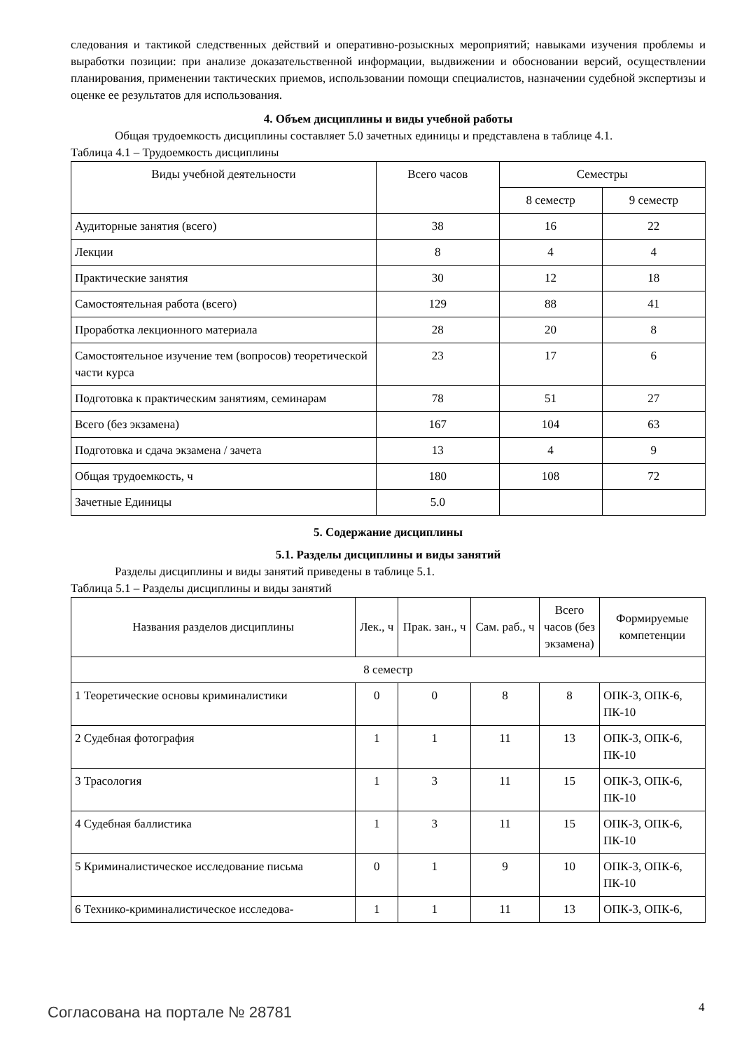следования и тактикой следственных действий и оперативно-розыскных мероприятий; навыками изучения проблемы и выработки позиции: при анализе доказательственной информации, выдвижении и обосновании версий, осуществлении планирования, применении тактических приемов, использовании помощи специалистов, назначении судебной экспертизы и оценке ее результатов для использования.
4. Объем дисциплины и виды учебной работы
Общая трудоемкость дисциплины составляет 5.0 зачетных единицы и представлена в таблице 4.1.
Таблица 4.1 – Трудоемкость дисциплины
| Виды учебной деятельности | Всего часов | Семестры | |
| --- | --- | --- | --- |
| | | 8 семестр | 9 семестр |
| Аудиторные занятия (всего) | 38 | 16 | 22 |
| Лекции | 8 | 4 | 4 |
| Практические занятия | 30 | 12 | 18 |
| Самостоятельная работа (всего) | 129 | 88 | 41 |
| Проработка лекционного материала | 28 | 20 | 8 |
| Самостоятельное изучение тем (вопросов) теоретической части курса | 23 | 17 | 6 |
| Подготовка к практическим занятиям, семинарам | 78 | 51 | 27 |
| Всего (без экзамена) | 167 | 104 | 63 |
| Подготовка и сдача экзамена / зачета | 13 | 4 | 9 |
| Общая трудоемкость, ч | 180 | 108 | 72 |
| Зачетные Единицы | 5.0 | | |
5. Содержание дисциплины
5.1. Разделы дисциплины и виды занятий
Разделы дисциплины и виды занятий приведены в таблице 5.1.
Таблица 5.1 – Разделы дисциплины и виды занятий
| Названия разделов дисциплины | Лек., ч | Прак. зан., ч | Сам. раб., ч | Всего часов (без экзамена) | Формируемые компетенции |
| --- | --- | --- | --- | --- | --- |
| 8 семестр | | | | | |
| 1 Теоретические основы криминалистики | 0 | 0 | 8 | 8 | ОПК-3, ОПК-6, ПК-10 |
| 2 Судебная фотография | 1 | 1 | 11 | 13 | ОПК-3, ОПК-6, ПК-10 |
| 3 Трасология | 1 | 3 | 11 | 15 | ОПК-3, ОПК-6, ПК-10 |
| 4 Судебная баллистика | 1 | 3 | 11 | 15 | ОПК-3, ОПК-6, ПК-10 |
| 5 Криминалистическое исследование письма | 0 | 1 | 9 | 10 | ОПК-3, ОПК-6, ПК-10 |
| 6 Технико-криминалистическое исследова- | 1 | 1 | 11 | 13 | ОПК-3, ОПК-6, |
Согласована на портале № 28781 4